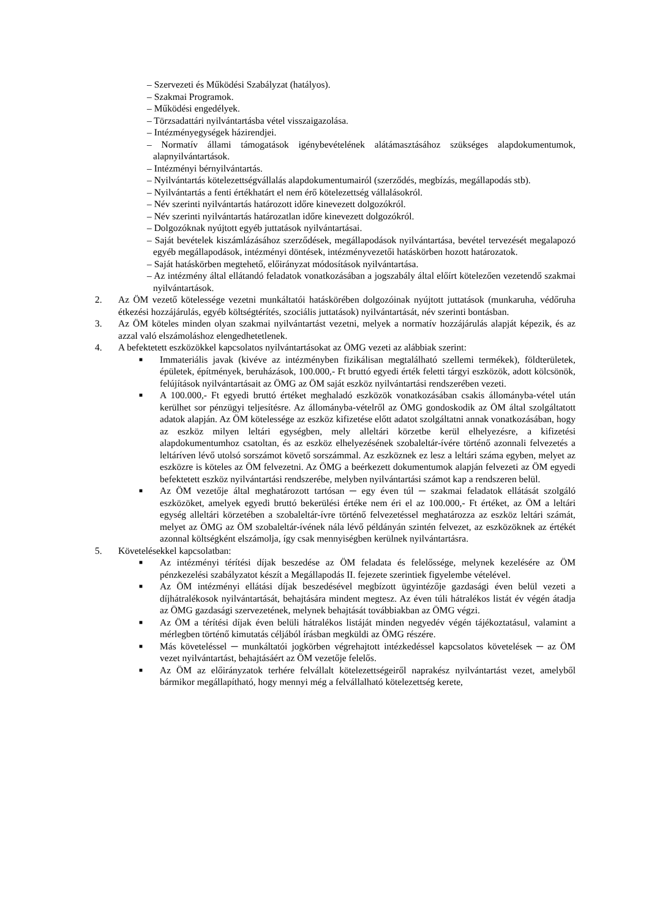– Szervezeti és Működési Szabályzat (hatályos).
– Szakmai Programok.
– Működési engedélyek.
– Törzsadattári nyilvántartásba vétel visszaigazolása.
– Intézményegységek házirendjei.
– Normatív állami támogatások igénybevételének alátámasztásához szükséges alapdokumentumok, alapnyilvántartások.
– Intézményi bérnyilvántartás.
– Nyilvántartás kötelezettségvállalás alapdokumentumairól (szerződés, megbízás, megállapodás stb).
– Nyilvántartás a fenti értékhatárt el nem érő kötelezettség vállalásokról.
– Név szerinti nyilvántartás határozott időre kinevezett dolgozókról.
– Név szerinti nyilvántartás határozatlan időre kinevezett dolgozókról.
– Dolgozóknak nyújtott egyéb juttatások nyilvántartásai.
– Saját bevételek kiszámlázásához szerződések, megállapodások nyilvántartása, bevétel tervezését megalapozó egyéb megállapodások, intézményi döntések, intézményvezetői hatáskörben hozott határozatok.
– Saját hatáskörben megtehető, előirányzat módosítások nyilvántartása.
– Az intézmény által ellátandó feladatok vonatkozásában a jogszabály által előírt kötelezően vezetendő szakmai nyilvántartások.
2. Az ÖM vezető kötelessége vezetni munkáltatói hatáskörében dolgozóinak nyújtott juttatások (munkaruha, védőruha étkezési hozzájárulás, egyéb költségtérítés, szociális juttatások) nyilvántartását, név szerinti bontásban.
3. Az ÖM köteles minden olyan szakmai nyilvántartást vezetni, melyek a normatív hozzájárulás alapját képezik, és az azzal való elszámoláshoz elengedhetetlenek.
4. A befektetett eszközökkel kapcsolatos nyilvántartásokat az ÖMG vezeti az alábbiak szerint:
■ Immateriális javak (kivéve az intézményben fizikálisan megtalálható szellemi termékek), földterületek, épületek, építmények, beruházások, 100.000,- Ft bruttó egyedi érték feletti tárgyi eszközök, adott kölcsönök, felújítások nyilvántartásait az ÖMG az ÖM saját eszköz nyilvántartási rendszerében vezeti.
■ A 100.000,- Ft egyedi bruttó értéket meghaladó eszközök vonatkozásában csakis állományba-vétel után kerülhet sor pénzügyi teljesítésre. Az állományba-vételről az ÖMG gondoskodik az ÖM által szolgáltatott adatok alapján. Az ÖM kötelessége az eszköz kifizetése előtt adatot szolgáltatni annak vonatkozásában, hogy az eszköz milyen leltári egységben, mely alleltári körzetbe kerül elhelyezésre, a kifizetési alapdokumentumhoz csatoltan, és az eszköz elhelyezésének szobaleltár-ívére történő azonnali felvezetés a leltáríven lévő utolsó sorszámot követő sorszámmal. Az eszköznek ez lesz a leltári száma egyben, melyet az eszközre is köteles az ÖM felvezetni. Az ÖMG a beérkezett dokumentumok alapján felvezeti az ÖM egyedi befektetett eszköz nyilvántartási rendszerébe, melyben nyilvántartási számot kap a rendszeren belül.
■ Az ÖM vezetője által meghatározott tartósan ─ egy éven túl ─ szakmai feladatok ellátását szolgáló eszközöket, amelyek egyedi bruttó bekerülési értéke nem éri el az 100.000,- Ft értéket, az ÖM a leltári egység alleltári körzetében a szobaleltár-ívre történő felvezetéssel meghatározza az eszköz leltári számát, melyet az ÖMG az ÖM szobaleltár-ívének nála lévő példányán szintén felvezet, az eszközöknek az értékét azonnal költségként elszámolja, így csak mennyiségben kerülnek nyilvántartásra.
5. Követelésekkel kapcsolatban:
■ Az intézményi térítési díjak beszedése az ÖM feladata és felelőssége, melynek kezelésére az ÖM pénzkezelési szabályzatot készít a Megállapodás II. fejezete szerintiek figyelembe vételével.
■ Az ÖM intézményi ellátási díjak beszedésével megbízott ügyintézője gazdasági éven belül vezeti a díjhátralékosok nyilvántartását, behajtására mindent megtesz. Az éven túli hátralékos listát év végén átadja az ÖMG gazdasági szervezetének, melynek behajtását továbbiakban az ÖMG végzi.
■ Az ÖM a térítési díjak éven belüli hátralékos listáját minden negyedév végén tájékoztatásul, valamint a mérlegben történő kimutatás céljából írásban megküldi az ÖMG részére.
■ Más követeléssel ─ munkáltatói jogkörben végrehajtott intézkedéssel kapcsolatos követelések ─ az ÖM vezet nyilvántartást, behajtásáért az ÖM vezetője felelős.
■ Az ÖM az előirányzatok terhére felvállalt kötelezettségeiről naprakész nyilvántartást vezet, amelyből bármikor megállapítható, hogy mennyi még a felvállalható kötelezettség kerete,